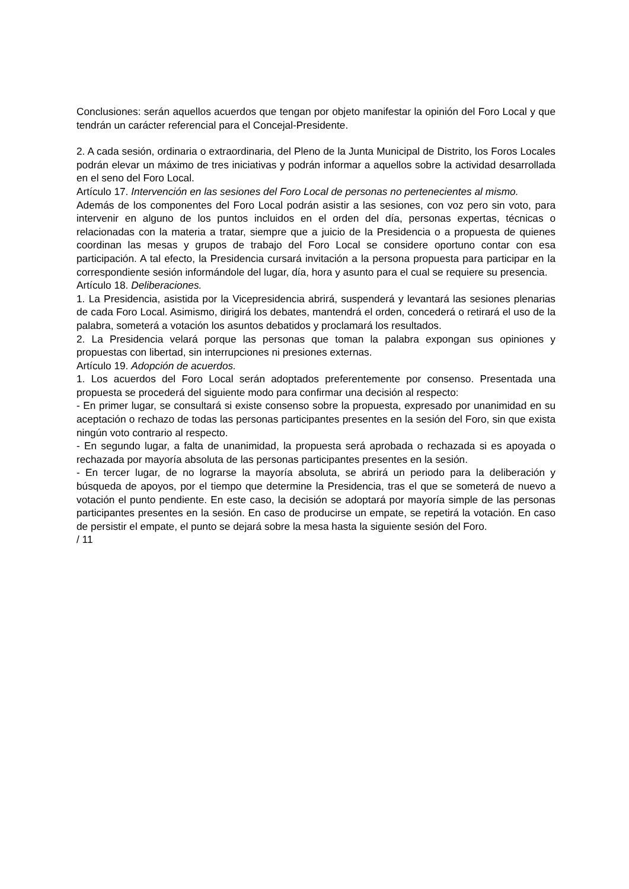Conclusiones: serán aquellos acuerdos que tengan por objeto manifestar la opinión del Foro Local y que tendrán un carácter referencial para el Concejal-Presidente.
2. A cada sesión, ordinaria o extraordinaria, del Pleno de la Junta Municipal de Distrito, los Foros Locales podrán elevar un máximo de tres iniciativas y podrán informar a aquellos sobre la actividad desarrollada en el seno del Foro Local.
Artículo 17. Intervención en las sesiones del Foro Local de personas no pertenecientes al mismo.
Además de los componentes del Foro Local podrán asistir a las sesiones, con voz pero sin voto, para intervenir en alguno de los puntos incluidos en el orden del día, personas expertas, técnicas o relacionadas con la materia a tratar, siempre que a juicio de la Presidencia o a propuesta de quienes coordinan las mesas y grupos de trabajo del Foro Local se considere oportuno contar con esa participación. A tal efecto, la Presidencia cursará invitación a la persona propuesta para participar en la correspondiente sesión informándole del lugar, día, hora y asunto para el cual se requiere su presencia.
Artículo 18. Deliberaciones.
1. La Presidencia, asistida por la Vicepresidencia abrirá, suspenderá y levantará las sesiones plenarias de cada Foro Local. Asimismo, dirigirá los debates, mantendrá el orden, concederá o retirará el uso de la palabra, someterá a votación los asuntos debatidos y proclamará los resultados.
2. La Presidencia velará porque las personas que toman la palabra expongan sus opiniones y propuestas con libertad, sin interrupciones ni presiones externas.
Artículo 19. Adopción de acuerdos.
1. Los acuerdos del Foro Local serán adoptados preferentemente por consenso. Presentada una propuesta se procederá del siguiente modo para confirmar una decisión al respecto:
- En primer lugar, se consultará si existe consenso sobre la propuesta, expresado por unanimidad en su aceptación o rechazo de todas las personas participantes presentes en la sesión del Foro, sin que exista ningún voto contrario al respecto.
- En segundo lugar, a falta de unanimidad, la propuesta será aprobada o rechazada si es apoyada o rechazada por mayoría absoluta de las personas participantes presentes en la sesión.
- En tercer lugar, de no lograrse la mayoría absoluta, se abrirá un periodo para la deliberación y búsqueda de apoyos, por el tiempo que determine la Presidencia, tras el que se someterá de nuevo a votación el punto pendiente. En este caso, la decisión se adoptará por mayoría simple de las personas participantes presentes en la sesión. En caso de producirse un empate, se repetirá la votación. En caso de persistir el empate, el punto se dejará sobre la mesa hasta la siguiente sesión del Foro.
/ 11